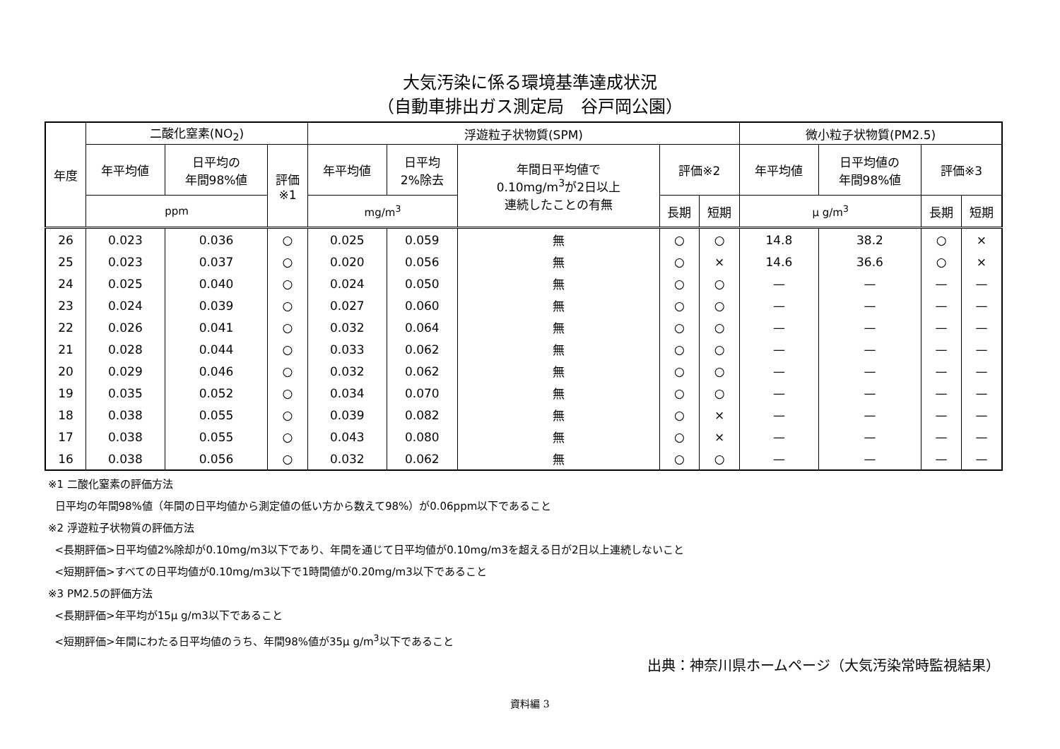大気汚染に係る環境基準達成状況
（自動車排出ガス測定局　谷戸岡公園）
| 年度 | 二酸化窒素(NO<sub>2</sub>) | | | 浮遊粒子状物質(SPM) | | | | | 微小粒子状物質(PM2.5) | | | |
| --- | --- | --- | --- | --- | --- | --- | --- | --- | --- | --- | --- | --- |
| | 年平均値 | 日平均の 年間98%値 | 評価 ※1 | 年平均値 | 日平均 2%除去 | 年間日平均値で 0.10mg/m<sup>3</sup>が2日以上 連続したことの有無 | 評価※2 | | 年平均値 | 日平均値の 年間98%値 | 評価※3 | |
| | ppm | | | mg/m<sup>3</sup> | | | 長期 | 短期 | μ g/m<sup>3</sup> | | 長期 | 短期 |
| 26 | 0.023 | 0.036 | ○ | 0.025 | 0.059 | 無 | ○ | ○ | 14.8 | 38.2 | ○ | × |
| 25 | 0.023 | 0.037 | ○ | 0.020 | 0.056 | 無 | ○ | × | 14.6 | 36.6 | ○ | × |
| 24 | 0.025 | 0.040 | ○ | 0.024 | 0.050 | 無 | ○ | ○ | — | — | — | — |
| 23 | 0.024 | 0.039 | ○ | 0.027 | 0.060 | 無 | ○ | ○ | — | — | — | — |
| 22 | 0.026 | 0.041 | ○ | 0.032 | 0.064 | 無 | ○ | ○ | — | — | — | — |
| 21 | 0.028 | 0.044 | ○ | 0.033 | 0.062 | 無 | ○ | ○ | — | — | — | — |
| 20 | 0.029 | 0.046 | ○ | 0.032 | 0.062 | 無 | ○ | ○ | — | — | — | — |
| 19 | 0.035 | 0.052 | ○ | 0.034 | 0.070 | 無 | ○ | ○ | — | — | — | — |
| 18 | 0.038 | 0.055 | ○ | 0.039 | 0.082 | 無 | ○ | × | — | — | — | — |
| 17 | 0.038 | 0.055 | ○ | 0.043 | 0.080 | 無 | ○ | × | — | — | — | — |
| 16 | 0.038 | 0.056 | ○ | 0.032 | 0.062 | 無 | ○ | ○ | — | — | — | — |
※1 二酸化窒素の評価方法
日平均の年間98%値（年間の日平均値から測定値の低い方から数えて98%）が0.06ppm以下であること
※2 浮遊粒子状物質の評価方法
<長期評価>日平均値2%除却が0.10mg/m3以下であり、年間を通じて日平均値が0.10mg/m3を超える日が2日以上連続しないこと
<短期評価>すべての日平均値が0.10mg/m3以下で1時間値が0.20mg/m3以下であること
※3 PM2.5の評価方法
<長期評価>年平均が15μ g/m3以下であること
<短期評価>年間にわたる日平均値のうち、年間98%値が35μ g/m<sup>3</sup>以下であること
出典：神奈川県ホームページ（大気汚染常時監視結果）
資料編 3